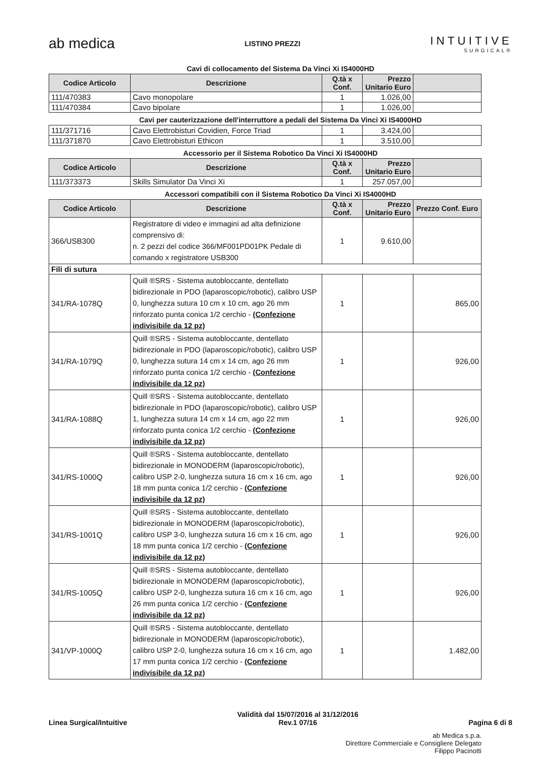ab medica
LISTINO PREZZI
INTUITIVE
SURGICAL®
Cavi di collocamento del Sistema Da Vinci Xi IS4000HD
| Codice Articolo | Descrizione | Q.tà x Conf. | Prezzo Unitario Euro | |
| --- | --- | --- | --- | --- |
| 111/470383 | Cavo monopolare | 1 | 1.026,00 | |
| 111/470384 | Cavo bipolare | 1 | 1.026,00 | |
Cavi per cauterizzazione dell'interruttore a pedali del Sistema Da Vinci Xi IS4000HD
| 111/371716 | Cavo Elettrobisturi Covidien, Force Triad | 1 | 3.424,00 | |
| 111/371870 | Cavo Elettrobisturi Ethicon | 1 | 3.510,00 | |
Accessorio per il Sistema Robotico Da Vinci Xi IS4000HD
| Codice Articolo | Descrizione | Q.tà x Conf. | Prezzo Unitario Euro | |
| --- | --- | --- | --- | --- |
| 111/373373 | Skills Simulator Da Vinci Xi | 1 | 257.057,00 | |
Accessori compatibili con il Sistema Robotico Da Vinci Xi IS4000HD
| Codice Articolo | Descrizione | Q.tà x Conf. | Prezzo Unitario Euro | Prezzo Conf. Euro |
| --- | --- | --- | --- | --- |
| 366/USB300 | Registratore di video e immagini ad alta definizione comprensivo di: n. 2 pezzi del codice 366/MF001PD01PK Pedale di comando x registratore USB300 | 1 | 9.610,00 | |
| Fili di sutura | | | | |
| 341/RA-1078Q | Quill ®SRS - Sistema autobloccante, dentellato bidirezionale in PDO (laparoscopic/robotic), calibro USP 0, lunghezza sutura 10 cm x 10 cm, ago 26 mm rinforzato punta conica 1/2 cerchio - (Confezione indivisibile da 12 pz) | 1 | | 865,00 |
| 341/RA-1079Q | Quill ®SRS - Sistema autobloccante, dentellato bidirezionale in PDO (laparoscopic/robotic), calibro USP 0, lunghezza sutura 14 cm x 14 cm, ago 26 mm rinforzato punta conica 1/2 cerchio - (Confezione indivisibile da 12 pz) | 1 | | 926,00 |
| 341/RA-1088Q | Quill ®SRS - Sistema autobloccante, dentellato bidirezionale in PDO (laparoscopic/robotic), calibro USP 1, lunghezza sutura 14 cm x 14 cm, ago 22 mm rinforzato punta conica 1/2 cerchio - (Confezione indivisibile da 12 pz) | 1 | | 926,00 |
| 341/RS-1000Q | Quill ®SRS - Sistema autobloccante, dentellato bidirezionale in MONODERM (laparoscopic/robotic), calibro USP 2-0, lunghezza sutura 16 cm x 16 cm, ago 18 mm punta conica 1/2 cerchio - (Confezione indivisibile da 12 pz) | 1 | | 926,00 |
| 341/RS-1001Q | Quill ®SRS - Sistema autobloccante, dentellato bidirezionale in MONODERM (laparoscopic/robotic), calibro USP 3-0, lunghezza sutura 16 cm x 16 cm, ago 18 mm punta conica 1/2 cerchio - (Confezione indivisibile da 12 pz) | 1 | | 926,00 |
| 341/RS-1005Q | Quill ®SRS - Sistema autobloccante, dentellato bidirezionale in MONODERM (laparoscopic/robotic), calibro USP 2-0, lunghezza sutura 16 cm x 16 cm, ago 26 mm punta conica 1/2 cerchio - (Confezione indivisibile da 12 pz) | 1 | | 926,00 |
| 341/VP-1000Q | Quill ®SRS - Sistema autobloccante, dentellato bidirezionale in MONODERM (laparoscopic/robotic), calibro USP 2-0, lunghezza sutura 16 cm x 16 cm, ago 17 mm punta conica 1/2 cerchio - (Confezione indivisibile da 12 pz) | 1 | | 1.482,00 |
Linea Surgical/Intuitive Validità dal 15/07/2016 al 31/12/2016
Rev.1 07/16
Pagina 6 di 8
ab Medica s.p.a.
Direttore Commerciale e Consigliere Delegato
Filippo Pacinotti